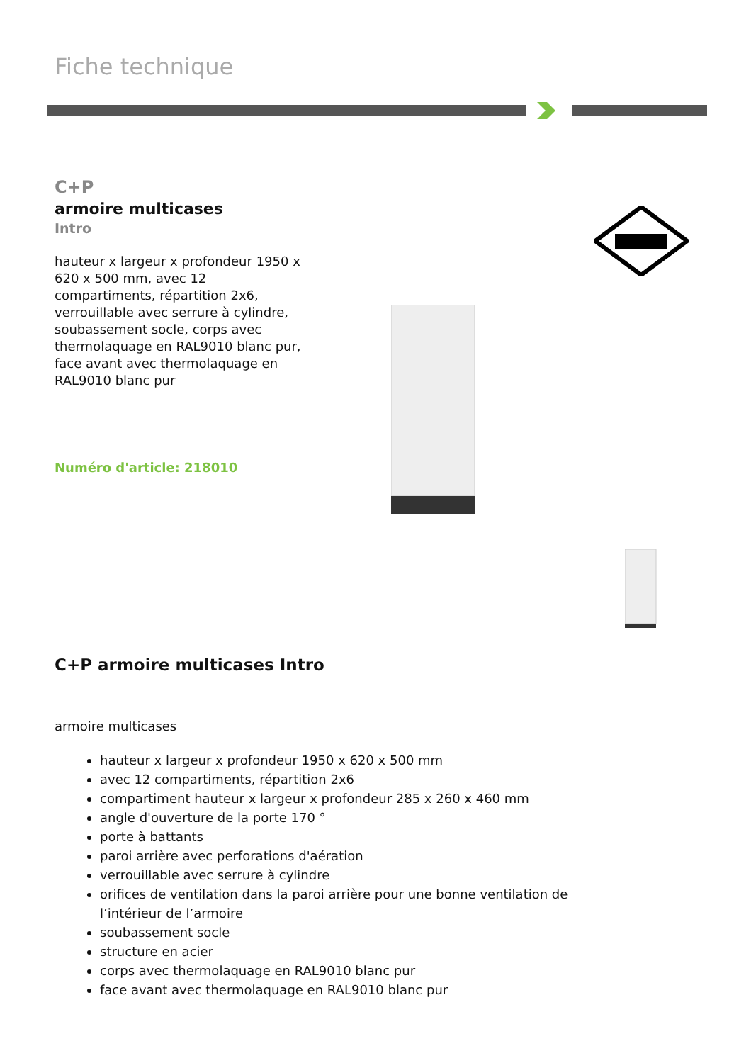Fiche technique
C+P
armoire multicases
Intro
hauteur x largeur x profondeur 1950 x 620 x 500 mm, avec 12 compartiments, répartition 2x6, verrouillable avec serrure à cylindre, soubassement socle, corps avec thermolaquage en RAL9010 blanc pur, face avant avec thermolaquage en RAL9010 blanc pur
Numéro d'article: 218010
C+P armoire multicases Intro
armoire multicases
hauteur x largeur x profondeur 1950 x 620 x 500 mm
avec 12 compartiments, répartition 2x6
compartiment hauteur x largeur x profondeur 285 x 260 x 460 mm
angle d'ouverture de la porte 170 °
porte à battants
paroi arrière avec perforations d'aération
verrouillable avec serrure à cylindre
orifices de ventilation dans la paroi arrière pour une bonne ventilation de l’intérieur de l’armoire
soubassement socle
structure en acier
corps avec thermolaquage en RAL9010 blanc pur
face avant avec thermolaquage en RAL9010 blanc pur